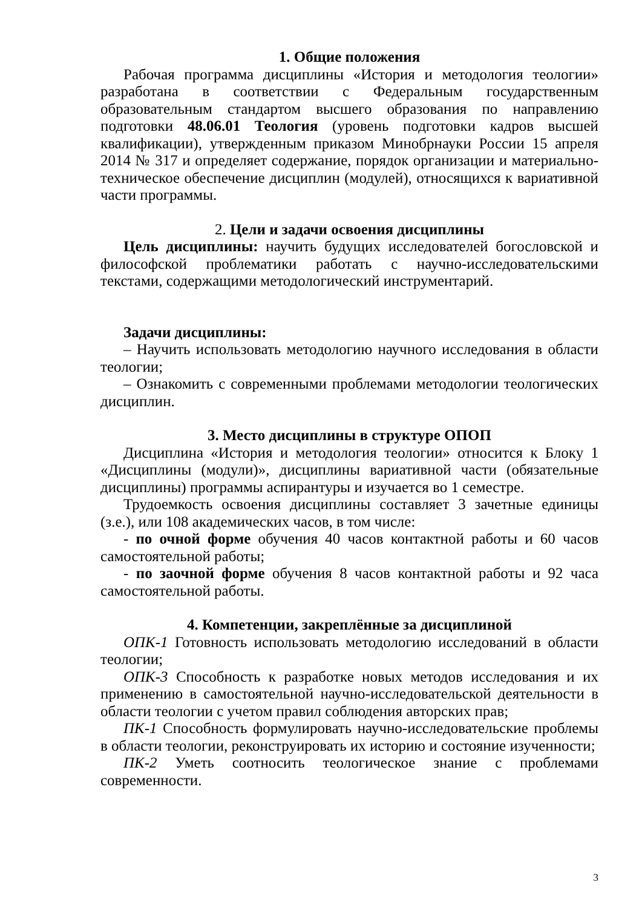1. Общие положения
Рабочая программа дисциплины «История и методология теологии» разработана в соответствии с Федеральным государственным образовательным стандартом высшего образования по направлению подготовки 48.06.01 Теология (уровень подготовки кадров высшей квалификации), утвержденным приказом Минобрнауки России 15 апреля 2014 № 317 и определяет содержание, порядок организации и материально-техническое обеспечение дисциплин (модулей), относящихся к вариативной части программы.
2. Цели и задачи освоения дисциплины
Цель дисциплины: научить будущих исследователей богословской и философской проблематики работать с научно-исследовательскими текстами, содержащими методологический инструментарий.
Задачи дисциплины:
– Научить использовать методологию научного исследования в области теологии;
– Ознакомить с современными проблемами методологии теологических дисциплин.
3. Место дисциплины в структуре ОПОП
Дисциплина «История и методология теологии» относится к Блоку 1 «Дисциплины (модули)», дисциплины вариативной части (обязательные дисциплины) программы аспирантуры и изучается во 1 семестре.
Трудоемкость освоения дисциплины составляет 3 зачетные единицы (з.е.), или 108 академических часов, в том числе:
- по очной форме обучения 40 часов контактной работы и 60 часов самостоятельной работы;
- по заочной форме обучения 8 часов контактной работы и 92 часа самостоятельной работы.
4. Компетенции, закреплённые за дисциплиной
ОПК-1 Готовность использовать методологию исследований в области теологии;
ОПК-3 Способность к разработке новых методов исследования и их применению в самостоятельной научно-исследовательской деятельности в области теологии с учетом правил соблюдения авторских прав;
ПК-1 Способность формулировать научно-исследовательские проблемы в области теологии, реконструировать их историю и состояние изученности;
ПК-2 Уметь соотносить теологическое знание с проблемами современности.
3